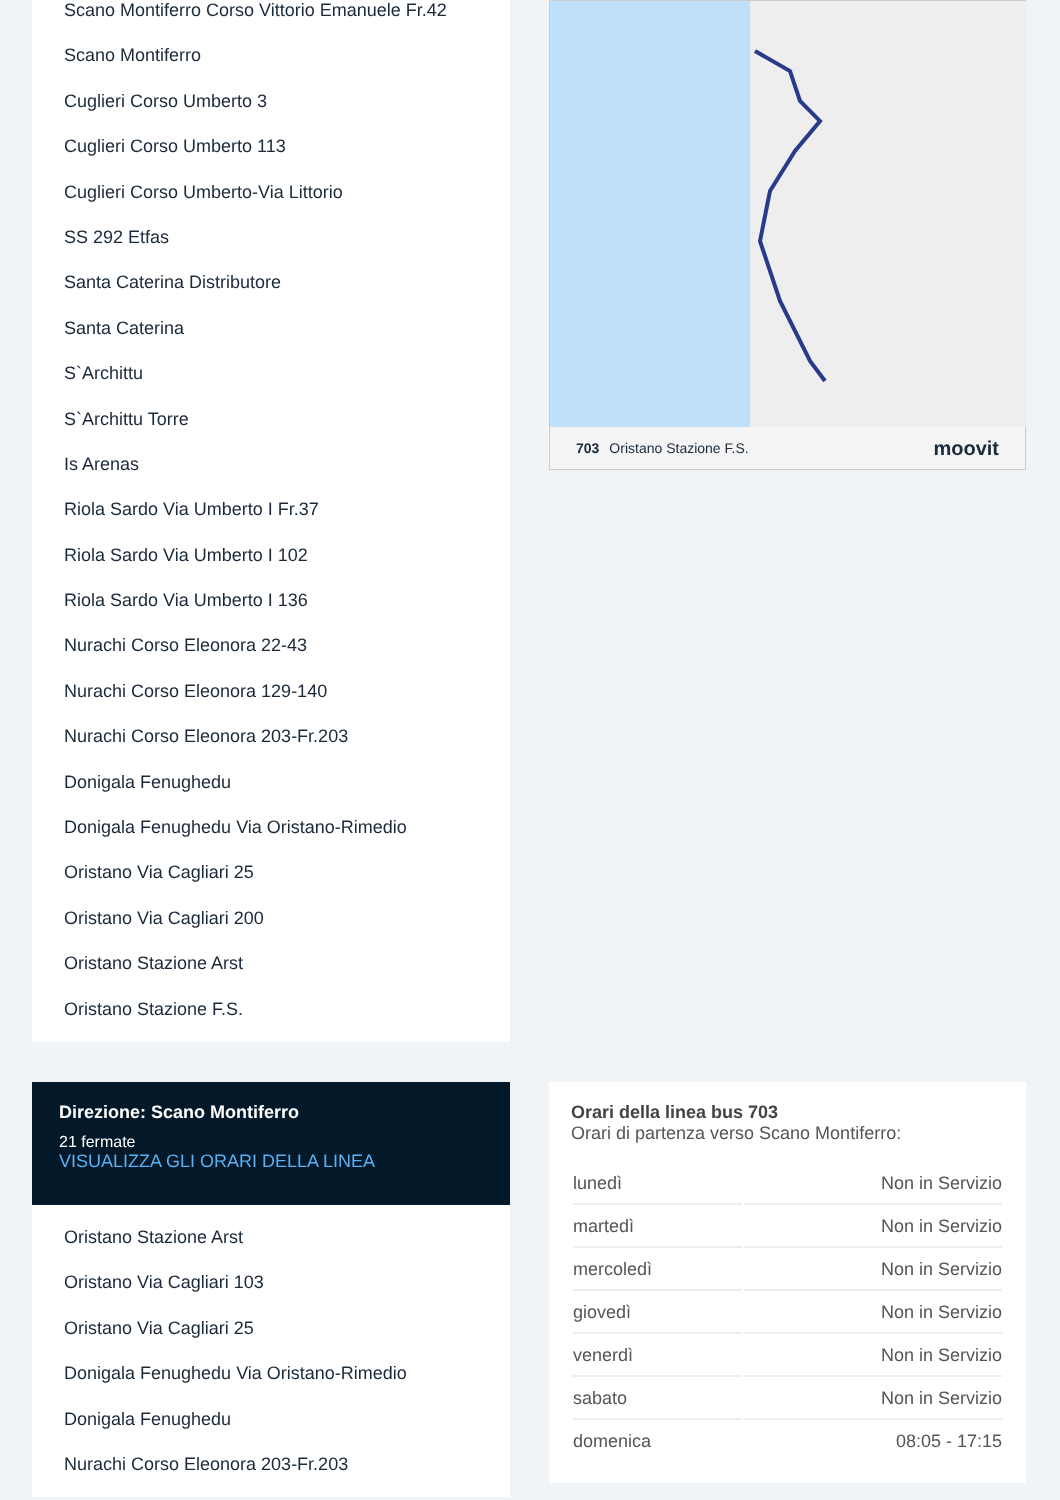Scano Montiferro Corso Vittorio Emanuele Fr.42
Scano Montiferro
Cuglieri Corso Umberto 3
Cuglieri Corso Umberto 113
Cuglieri Corso Umberto-Via Littorio
SS 292 Etfas
Santa Caterina Distributore
Santa Caterina
S`Archittu
S`Archittu Torre
Is Arenas
Riola Sardo Via Umberto I Fr.37
Riola Sardo Via Umberto I 102
Riola Sardo Via Umberto I 136
Nurachi Corso Eleonora 22-43
Nurachi Corso Eleonora 129-140
Nurachi Corso Eleonora 203-Fr.203
Donigala Fenughedu
Donigala Fenughedu Via Oristano-Rimedio
Oristano Via Cagliari 25
Oristano Via Cagliari 200
Oristano Stazione Arst
Oristano Stazione F.S.
703 Oristano Stazione F.S. moovit
Direzione: Scano Montiferro
21 fermate
VISUALIZZA GLI ORARI DELLA LINEA
Oristano Stazione Arst
Oristano Via Cagliari 103
Oristano Via Cagliari 25
Donigala Fenughedu Via Oristano-Rimedio
Donigala Fenughedu
Nurachi Corso Eleonora 203-Fr.203
Orari della linea bus 703
Orari di partenza verso Scano Montiferro:
| lunedì | Non in Servizio |
| martedì | Non in Servizio |
| mercoledì | Non in Servizio |
| giovedì | Non in Servizio |
| venerdì | Non in Servizio |
| sabato | Non in Servizio |
| domenica | 08:05 - 17:15 |